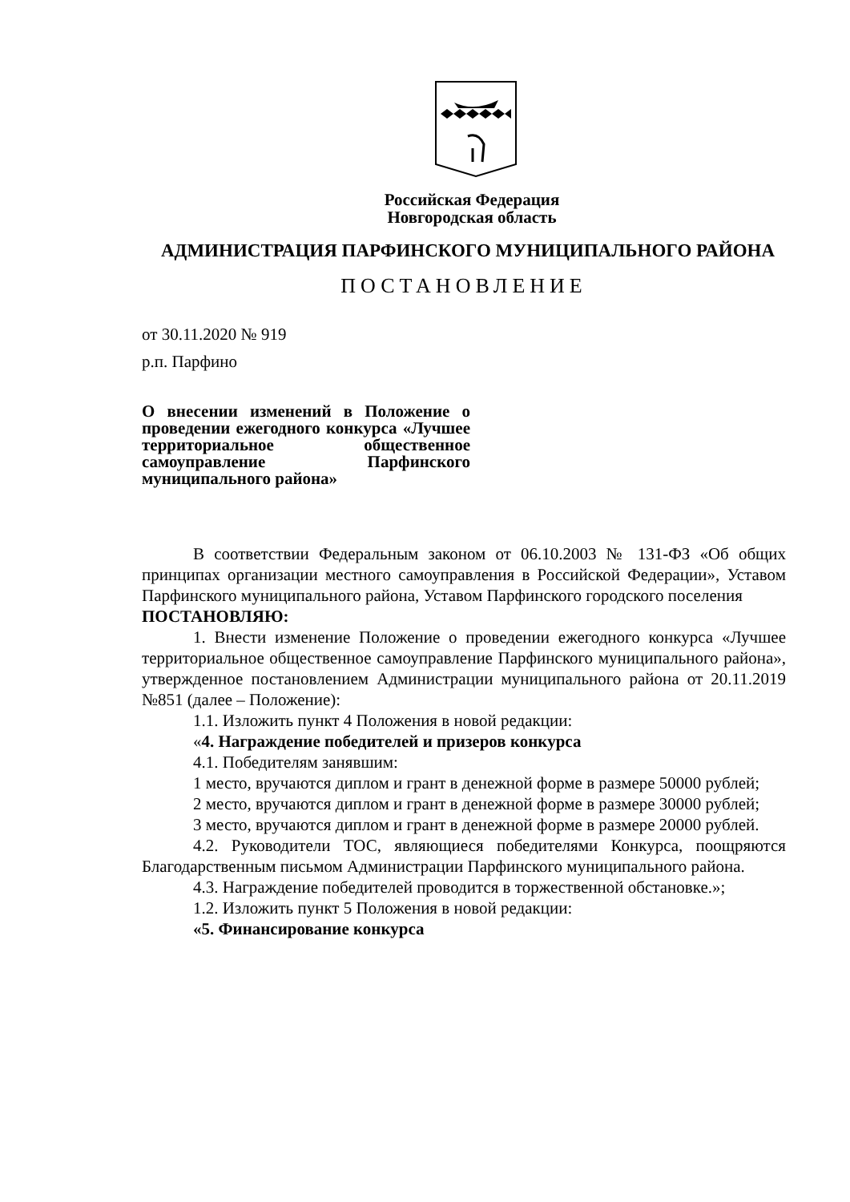Российская Федерация
Новгородская область
АДМИНИСТРАЦИЯ ПАРФИНСКОГО МУНИЦИПАЛЬНОГО РАЙОНА
ПОСТАНОВЛЕНИЕ
от 30.11.2020 № 919
р.п. Парфино
О внесении изменений в Положение о проведении ежегодного конкурса «Лучшее территориальное общественное самоуправление Парфинского
муниципального района»
В соответствии Федеральным законом от 06.10.2003 № 131-ФЗ «Об общих принципах организации местного самоуправления в Российской Федерации», Уставом Парфинского муниципального района, Уставом Парфинского городского поселения
ПОСТАНОВЛЯЮ:
1. Внести изменение Положение о проведении ежегодного конкурса «Лучшее территориальное общественное самоуправление Парфинского муниципального района», утвержденное постановлением Администрации муниципального района от 20.11.2019 №851 (далее – Положение):
1.1. Изложить пункт 4 Положения в новой редакции:
«4. Награждение победителей и призеров конкурса
4.1. Победителям занявшим:
1 место, вручаются диплом и грант в денежной форме в размере 50000 рублей;
2 место, вручаются диплом и грант в денежной форме в размере 30000 рублей;
3 место, вручаются диплом и грант в денежной форме в размере 20000 рублей.
4.2. Руководители ТОС, являющиеся победителями Конкурса, поощряются Благодарственным письмом Администрации Парфинского муниципального района.
4.3. Награждение победителей проводится в торжественной обстановке.»;
1.2. Изложить пункт 5 Положения в новой редакции:
«5. Финансирование конкурса